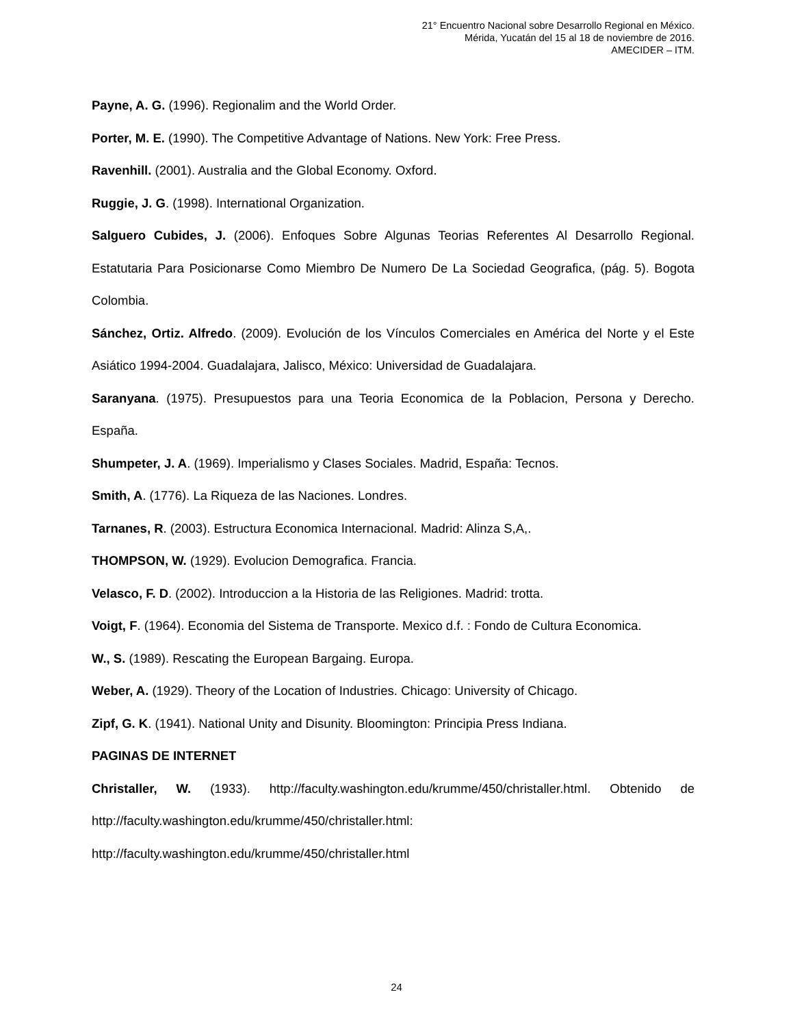21° Encuentro Nacional sobre Desarrollo Regional en México.
Mérida, Yucatán del 15 al 18 de noviembre de 2016.
AMECIDER – ITM.
Payne, A. G. (1996). Regionalim and the World Order.
Porter, M. E. (1990). The Competitive Advantage of Nations. New York: Free Press.
Ravenhill. (2001). Australia and the Global Economy. Oxford.
Ruggie, J. G. (1998). International Organization.
Salguero Cubides, J. (2006). Enfoques Sobre Algunas Teorias Referentes Al Desarrollo Regional. Estatutaria Para Posicionarse Como Miembro De Numero De La Sociedad Geografica, (pág. 5). Bogota Colombia.
Sánchez, Ortiz. Alfredo. (2009). Evolución de los Vínculos Comerciales en América del Norte y el Este Asiático 1994-2004. Guadalajara, Jalisco, México: Universidad de Guadalajara.
Saranyana. (1975). Presupuestos para una Teoria Economica de la Poblacion, Persona y Derecho. España.
Shumpeter, J. A. (1969). Imperialismo y Clases Sociales. Madrid, España: Tecnos.
Smith, A. (1776). La Riqueza de las Naciones. Londres.
Tarnanes, R. (2003). Estructura Economica Internacional. Madrid: Alinza S,A,.
THOMPSON, W. (1929). Evolucion Demografica. Francia.
Velasco, F. D. (2002). Introduccion a la Historia de las Religiones. Madrid: trotta.
Voigt, F. (1964). Economia del Sistema de Transporte. Mexico d.f. : Fondo de Cultura Economica.
W., S. (1989). Rescating the European Bargaing. Europa.
Weber, A. (1929). Theory of the Location of Industries. Chicago: University of Chicago.
Zipf, G. K. (1941). National Unity and Disunity. Bloomington: Principia Press Indiana.
PAGINAS DE INTERNET
Christaller, W. (1933). http://faculty.washington.edu/krumme/450/christaller.html. Obtenido de http://faculty.washington.edu/krumme/450/christaller.html:
http://faculty.washington.edu/krumme/450/christaller.html
24